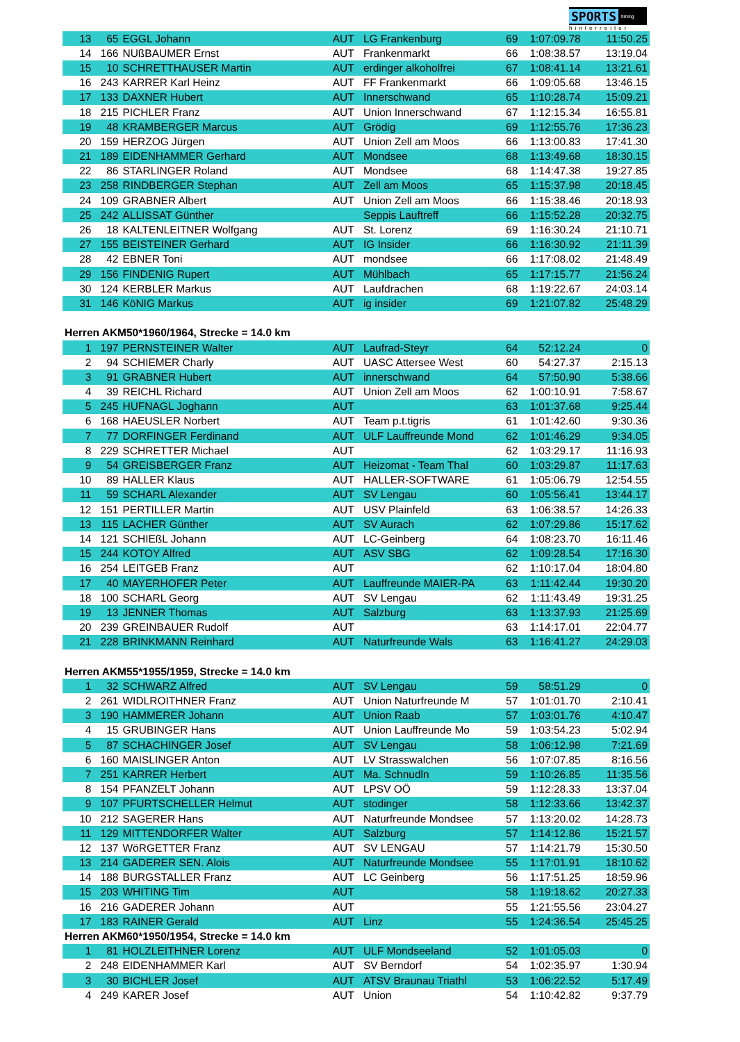SPORTS timing
hinterreiter
| 13 | 65 | EGGL Johann | AUT | LG Frankenburg | 69 | 1:07:09.78 | 11:50.25 |
| 14 | 166 | NUßBAUMER Ernst | AUT | Frankenmarkt | 66 | 1:08:38.57 | 13:19.04 |
| 15 | 10 | SCHRETTHAUSER Martin | AUT | erdinger alkoholfrei | 67 | 1:08:41.14 | 13:21.61 |
| 16 | 243 | KARRER Karl Heinz | AUT | FF Frankenmarkt | 66 | 1:09:05.68 | 13:46.15 |
| 17 | 133 | DAXNER Hubert | AUT | Innerschwand | 65 | 1:10:28.74 | 15:09.21 |
| 18 | 215 | PICHLER Franz | AUT | Union Innerschwand | 67 | 1:12:15.34 | 16:55.81 |
| 19 | 48 | KRAMBERGER Marcus | AUT | Grödig | 69 | 1:12:55.76 | 17:36.23 |
| 20 | 159 | HERZOG Jürgen | AUT | Union Zell am Moos | 66 | 1:13:00.83 | 17:41.30 |
| 21 | 189 | EIDENHAMMER Gerhard | AUT | Mondsee | 68 | 1:13:49.68 | 18:30.15 |
| 22 | 86 | STARLINGER Roland | AUT | Mondsee | 68 | 1:14:47.38 | 19:27.85 |
| 23 | 258 | RINDBERGER Stephan | AUT | Zell am Moos | 65 | 1:15:37.98 | 20:18.45 |
| 24 | 109 | GRABNER Albert | AUT | Union Zell am Moos | 66 | 1:15:38.46 | 20:18.93 |
| 25 | 242 | ALLISSAT Günther | | Seppis Lauftreff | 66 | 1:15:52.28 | 20:32.75 |
| 26 | 18 | KALTENLEITNER Wolfgang | AUT | St. Lorenz | 69 | 1:16:30.24 | 21:10.71 |
| 27 | 155 | BEISTEINER Gerhard | AUT | IG Insider | 66 | 1:16:30.92 | 21:11.39 |
| 28 | 42 | EBNER Toni | AUT | mondsee | 66 | 1:17:08.02 | 21:48.49 |
| 29 | 156 | FINDENIG Rupert | AUT | Mühlbach | 65 | 1:17:15.77 | 21:56.24 |
| 30 | 124 | KERBLER Markus | AUT | Laufdrachen | 68 | 1:19:22.67 | 24:03.14 |
| 31 | 146 | KöNIG Markus | AUT | ig insider | 69 | 1:21:07.82 | 25:48.29 |
| Herren AKM50*1960/1964, Strecke = 14.0 km | | | | | | | |
| 1 | 197 | PERNSTEINER Walter | AUT | Laufrad-Steyr | 64 | 52:12.24 | 0 |
| 2 | 94 | SCHIEMER Charly | AUT | UASC Attersee West | 60 | 54:27.37 | 2:15.13 |
| 3 | 91 | GRABNER Hubert | AUT | innerschwand | 64 | 57:50.90 | 5:38.66 |
| 4 | 39 | REICHL Richard | AUT | Union Zell am Moos | 62 | 1:00:10.91 | 7:58.67 |
| 5 | 245 | HUFNAGL Joghann | AUT | | 63 | 1:01:37.68 | 9:25.44 |
| 6 | 168 | HAEUSLER Norbert | AUT | Team p.t.tigris | 61 | 1:01:42.60 | 9:30.36 |
| 7 | 77 | DORFINGER Ferdinand | AUT | ULF Lauffreunde Mond | 62 | 1:01:46.29 | 9:34.05 |
| 8 | 229 | SCHRETTER Michael | AUT | | 62 | 1:03:29.17 | 11:16.93 |
| 9 | 54 | GREISBERGER Franz | AUT | Heizomat - Team Thal | 60 | 1:03:29.87 | 11:17.63 |
| 10 | 89 | HALLER Klaus | AUT | HALLER-SOFTWARE | 61 | 1:05:06.79 | 12:54.55 |
| 11 | 59 | SCHARL Alexander | AUT | SV Lengau | 60 | 1:05:56.41 | 13:44.17 |
| 12 | 151 | PERTILLER Martin | AUT | USV Plainfeld | 63 | 1:06:38.57 | 14:26.33 |
| 13 | 115 | LACHER Günther | AUT | SV Aurach | 62 | 1:07:29.86 | 15:17.62 |
| 14 | 121 | SCHIEßL Johann | AUT | LC-Geinberg | 64 | 1:08:23.70 | 16:11.46 |
| 15 | 244 | KOTOY Alfred | AUT | ASV SBG | 62 | 1:09:28.54 | 17:16.30 |
| 16 | 254 | LEITGEB Franz | AUT | | 62 | 1:10:17.04 | 18:04.80 |
| 17 | 40 | MAYERHOFER Peter | AUT | Lauffreunde MAIER-PA | 63 | 1:11:42.44 | 19:30.20 |
| 18 | 100 | SCHARL Georg | AUT | SV Lengau | 62 | 1:11:43.49 | 19:31.25 |
| 19 | 13 | JENNER Thomas | AUT | Salzburg | 63 | 1:13:37.93 | 21:25.69 |
| 20 | 239 | GREINBAUER Rudolf | AUT | | 63 | 1:14:17.01 | 22:04.77 |
| 21 | 228 | BRINKMANN Reinhard | AUT | Naturfreunde Wals | 63 | 1:16:41.27 | 24:29.03 |
| Herren AKM55*1955/1959, Strecke = 14.0 km | | | | | | | |
| 1 | 32 | SCHWARZ Alfred | AUT | SV Lengau | 59 | 58:51.29 | 0 |
| 2 | 261 | WIDLROITHNER Franz | AUT | Union Naturfreunde M | 57 | 1:01:01.70 | 2:10.41 |
| 3 | 190 | HAMMERER Johann | AUT | Union Raab | 57 | 1:03:01.76 | 4:10.47 |
| 4 | 15 | GRUBINGER Hans | AUT | Union Lauffreunde Mo | 59 | 1:03:54.23 | 5:02.94 |
| 5 | 87 | SCHACHINGER Josef | AUT | SV Lengau | 58 | 1:06:12.98 | 7:21.69 |
| 6 | 160 | MAISLINGER Anton | AUT | LV Strasswalchen | 56 | 1:07:07.85 | 8:16.56 |
| 7 | 251 | KARRER Herbert | AUT | Ma. Schnudln | 59 | 1:10:26.85 | 11:35.56 |
| 8 | 154 | PFANZELT Johann | AUT | LPSV OÖ | 59 | 1:12:28.33 | 13:37.04 |
| 9 | 107 | PFURTSCHELLER Helmut | AUT | stodinger | 58 | 1:12:33.66 | 13:42.37 |
| 10 | 212 | SAGERER Hans | AUT | Naturfreunde Mondsee | 57 | 1:13:20.02 | 14:28.73 |
| 11 | 129 | MITTENDORFER Walter | AUT | Salzburg | 57 | 1:14:12.86 | 15:21.57 |
| 12 | 137 | WöRGETTER Franz | AUT | SV LENGAU | 57 | 1:14:21.79 | 15:30.50 |
| 13 | 214 | GADERER SEN. Alois | AUT | Naturfreunde Mondsee | 55 | 1:17:01.91 | 18:10.62 |
| 14 | 188 | BURGSTALLER Franz | AUT | LC Geinberg | 56 | 1:17:51.25 | 18:59.96 |
| 15 | 203 | WHITING Tim | AUT | | 58 | 1:19:18.62 | 20:27.33 |
| 16 | 216 | GADERER Johann | AUT | | 55 | 1:21:55.56 | 23:04.27 |
| 17 | 183 | RAINER Gerald | AUT | Linz | 55 | 1:24:36.54 | 25:45.25 |
| Herren AKM60*1950/1954, Strecke = 14.0 km | | | | | | | |
| 1 | 81 | HOLZLEITHNER Lorenz | AUT | ULF Mondseeland | 52 | 1:01:05.03 | 0 |
| 2 | 248 | EIDENHAMMER Karl | AUT | SV Berndorf | 54 | 1:02:35.97 | 1:30.94 |
| 3 | 30 | BICHLER Josef | AUT | ATSV Braunau Triathl | 53 | 1:06:22.52 | 5:17.49 |
| 4 | 249 | KARER Josef | AUT | Union | 54 | 1:10:42.82 | 9:37.79 |